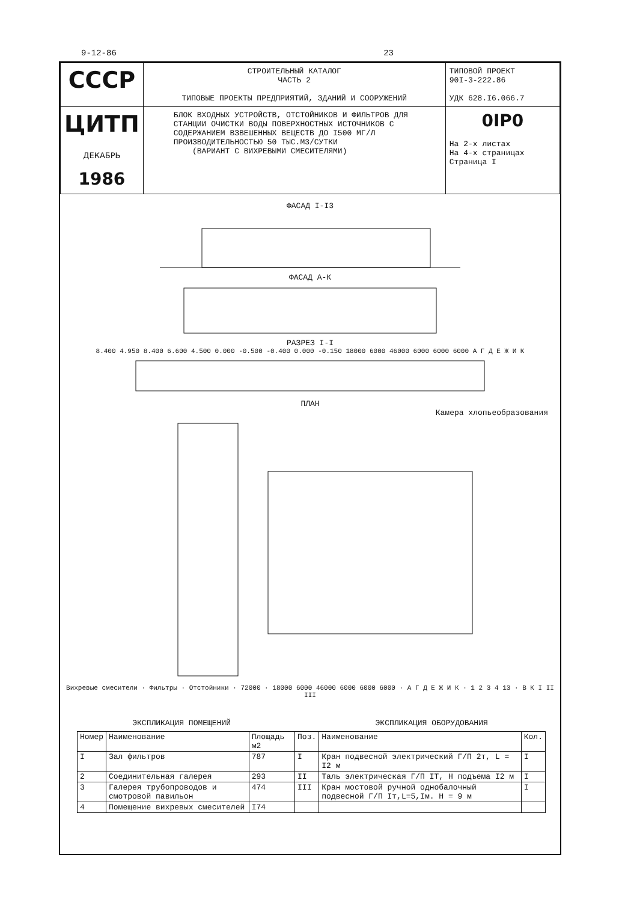9-12-86 23
| СССР | СТРОИТЕЛЬНЫЙ КАТАЛОГ ЧАСТЬ 2 ТИПОВЫЕ ПРОЕКТЫ ПРЕДПРИЯТИЙ, ЗДАНИЙ И СООРУЖЕНИЙ | ТИПОВОЙ ПРОЕКТ 90I-3-222.86 УДК 628.I6.066.7 |
| ЦИТП ДЕКАБРЬ 1986 | БЛОК ВХОДНЫХ УСТРОЙСТВ, ОТСТОЙНИКОВ И ФИЛЬТРОВ ДЛЯ СТАНЦИИ ОЧИСТКИ ВОДЫ ПОВЕРХНОСТНЫХ ИСТОЧНИКОВ С СОДЕРЖАНИЕМ ВЗВЕШЕННЫХ ВЕЩЕСТВ ДО I500 МГ/Л ПРОИЗВОДИТЕЛЬНОСТЬЮ 50 ТЫС.М3/СУТКИ (ВАРИАНТ С ВИХРЕВЫМИ СМЕСИТЕЛЯМИ) | 0IP0 На 2-х листах На 4-х страницах Страница I |
ФАСАД I-I3
ФАСАД А-К
РАЗРЕЗ I-I
8.400 4.950 8.400 6.600 4.500 0.000 -0.500 -0.400 0.000 -0.150 18000 6000 46000 6000 6000 6000 А Г Д Е Ж И К
ПЛАН
Камера хлопьеобразования
Вихревые смесители · Фильтры · Отстойники · 72000 · 18000 6000 46000 6000 6000 6000 · А Г Д Е Ж И К · 1 2 3 4 13 · В К I II III
ЭКСПЛИКАЦИЯ ПОМЕЩЕНИЙ ЭКСПЛИКАЦИЯ ОБОРУДОВАНИЯ
| Номер | Наименование | Площадь м2 | Поз. | Наименование | Кол. |
| --- | --- | --- | --- | --- | --- |
| I | Зал фильтров | 787 | I | Кран подвесной электрический Г/П 2т, L = I2 м | I |
| 2 | Соединительная галерея | 293 | II | Таль электрическая Г/П IТ, Н подъема I2 м | I |
| 3 | Галерея трубопроводов и смотровой павильон | 474 | III | Кран мостовой ручной однобалочный подвесной Г/П Iт,L=5,Iм. Н = 9 м | I |
| 4 | Помещение вихревых смесителей | I74 | | | |